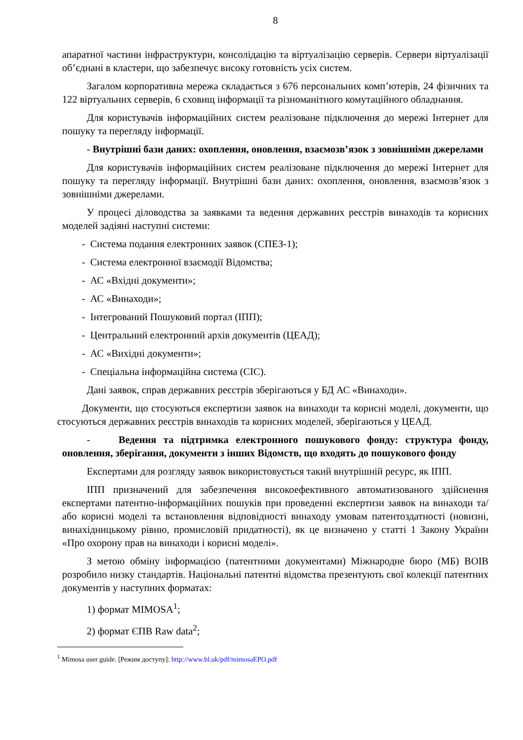8
апаратної частини інфраструктури, консолідацію та віртуалізацію серверів. Сервери віртуалізації об’єднані в кластери, що забезпечує високу готовність усіх систем.
Загалом корпоративна мережа складається з 676 персональних комп’ютерів, 24 фізичних та 122 віртуальних серверів, 6 сховищ інформації та різноманітного комутаційного обладнання.
Для користувачів інформаційних систем реалізоване підключення до мережі Інтернет для пошуку та перегляду інформації.
- Внутрішні бази даних: охоплення, оновлення, взаємозв’язок з зовнішніми джерелами
Для користувачів інформаційних систем реалізоване підключення до мережі Інтернет для пошуку та перегляду інформації. Внутрішні бази даних: охоплення, оновлення, взаємозв’язок з зовнішніми джерелами.
У процесі діловодства за заявками та ведення державних реєстрів винаходів та корисних моделей задіяні наступні системи:
- Система подання електронних заявок (СПЕЗ-1);
- Система електронної взаємодії Відомства;
- АС «Вхідні документи»;
- АС «Винаходи»;
- Інтегрований Пошуковий портал (ІПП);
- Центральний електронний архів документів (ЦЕАД);
- АС «Вихідні документи»;
- Спеціальна інформаційна система (СІС).
Дані заявок, справ державних реєстрів зберігаються у БД АС «Винаходи».
Документи, що стосуються експертизи заявок на винаходи та корисні моделі, документи, що стосуються державних реєстрів винаходів та корисних моделей, зберігаються у ЦЕАД.
- Ведення та підтримка електронного пошукового фонду: структура фонду, оновлення, зберігання, документи з інших Відомств, що входять до пошукового фонду
Експертами для розгляду заявок використовується такий внутрішній ресурс, як ІПП.
ІПП призначений для забезпечення високоефективного автоматизованого здійснення експертами патентно-інформаційних пошуків при проведенні експертизи заявок на винаходи та/або корисні моделі та встановлення відповідності винаходу умовам патентоздатності (новизні, винахідницькому рівню, промисловій придатності), як це визначено у статті 1 Закону України «Про охорону прав на винаходи і корисні моделі».
З метою обміну інформацією (патентними документами) Міжнародне бюро (МБ) ВОІВ розробило низку стандартів. Національні патентні відомства презентують свої колекції патентних документів у наступних форматах:
1) формат MIMOSA<sup>1</sup>;
2) формат ЄПВ Raw data<sup>2</sup>;
<sup>1</sup> Mimosa user guide. [Режим доступу]: http://www.bl.uk/pdf/mimosaEPO.pdf